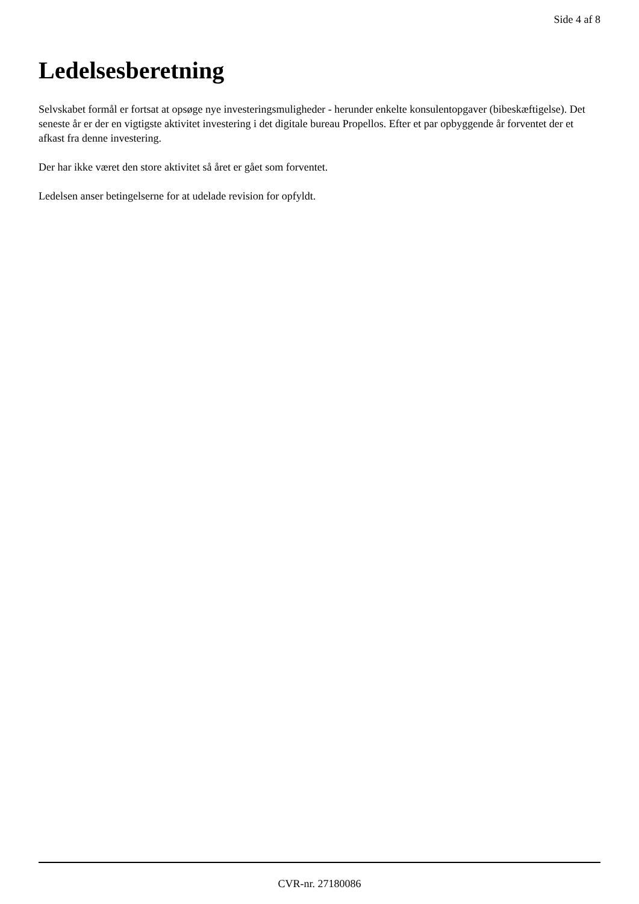Side 4 af 8
Ledelsesberetning
Selvskabet formål er fortsat at opsøge nye investeringsmuligheder - herunder enkelte konsulentopgaver (bibeskæftigelse). Det seneste år er der en vigtigste aktivitet investering i det digitale bureau Propellos. Efter et par opbyggende år forventet der et afkast fra denne investering.
Der har ikke været den store aktivitet så året er gået som forventet.
Ledelsen anser betingelserne for at udelade revision for opfyldt.
CVR-nr. 27180086